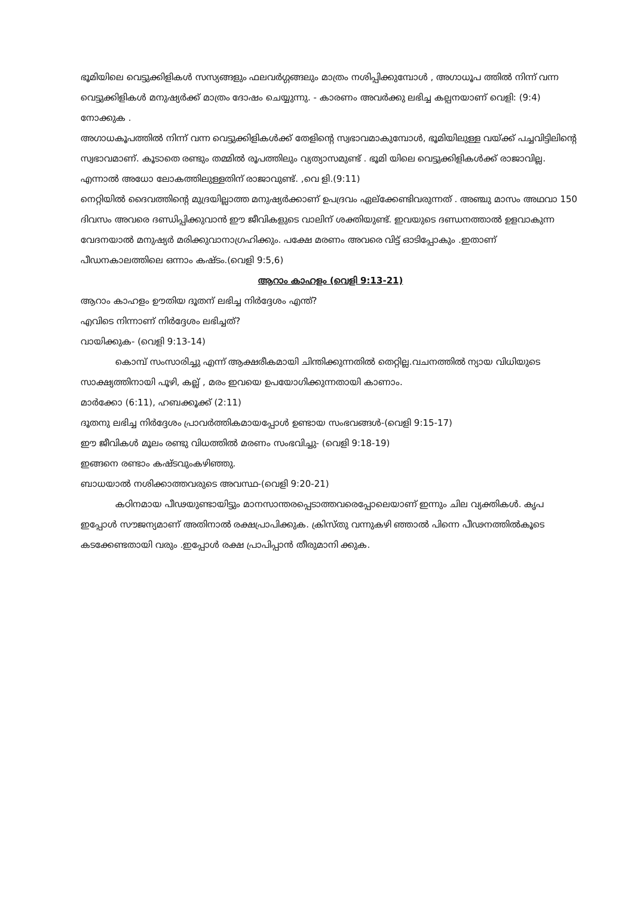ഭൂമിയിലെ വെട്ടുക്കിളികൾ സസ്യങ്ങളും ഫലവർഗ്ഗങ്ങലും മാത്രം നശിപ്പിക്കുമ്പോൾ , അഗാധൂപ ത്തിൽ നിന്ന് വന്ന വെട്ടുക്കിളികൾ മനുഷ്യർക്ക് മാത്രം ദോഷം ചെയ്യുന്നു. - കാരണം അവർക്കു ലഭിച്ച കല്പനയാണ് വെളി: (9:4) നോക്കുക .
അഗാധകൂപത്തിൽ നിന്ന് വന്ന വെട്ടുക്കിളികൾക്ക് തേളിന്റെ സ്വഭാവമാകുമ്പോൾ, ഭൂമിയിലുള്ള വയ്ക്ക് പച്ചവിട്ടിലിന്റെ സ്വഭാവമാണ്. കൂടാതെ രണ്ടും തമ്മിൽ രൂപത്തിലും വ്യത്യാസമുണ്ട് . ഭൂമി യിലെ വെട്ടുക്കിളികൾക്ക് രാജാവില്ല. എന്നാൽ അധോ ലോകത്തിലുള്ളതിന് രാജാവുണ്ട്. ,വെ ളി.(9:11)
നെറ്റിയിൽ ദൈവത്തിന്റെ മുദ്രയില്ലാത്ത മനുഷ്യർക്കാണ് ഉപദ്രവം ഏല്ക്കേണ്ടിവരുന്നത് . അഞ്ചു മാസം അഥവാ 150 ദിവസം അവരെ ദണ്ഡിപ്പിക്കുവാൻ ഈ ജീവികളുടെ വാലിന് ശക്തിയുണ്ട്. ഇവയുടെ ദണ്ഡനത്താൽ ഉളവാകുന്ന വേദനയാൽ മനുഷ്യർ മരിക്കുവാനാഗ്രഹിക്കും. പക്ഷേ മരണം അവരെ വിട്ട് ഓടിപ്പോകും .ഇതാണ് പീഡനകാലത്തിലെ ഒന്നാം കഷ്ടം.(വെളി 9:5,6)
ആറാം കാഹളം (വെളി 9:13-21)
ആറാം കാഹളം ഊതിയ ദൂതന് ലഭിച്ച നിർദ്ദേശം എന്ത്?
എവിടെ നിന്നാണ് നിർദ്ദേശം ലഭിച്ചത്?
വായിക്കുക- (വെളി 9:13-14)
കൊമ്പ് സംസാരിച്ചു എന്ന് ആക്ഷരീകമായി ചിന്തിക്കുന്നതിൽ തെറ്റില്ല.വചനത്തിൽ ന്യായ വിധിയുടെ സാക്ഷ്യത്തിനായി പൂഴി, കല്ല് , മരം ഇവയെ ഉപയോഗിക്കുന്നതായി കാണാം.
മാർക്കോ (6:11), ഹബക്കൂക്ക് (2:11)
ദൂതനു ലഭിച്ച നിർദ്ദേശം പ്രാവർത്തികമായപ്പോൾ ഉണ്ടായ സംഭവങ്ങൾ-(വെളി 9:15-17)
ഈ ജീവികൾ മൂലം രണ്ടു വിധത്തിൽ മരണം സംഭവിച്ചു- (വെളി 9:18-19)
ഇങ്ങനെ രണ്ടാം കഷ്ടവുംകഴിഞ്ഞു.
ബാധയാൽ നശിക്കാത്തവരുടെ അവസ്ഥ-(വെളി 9:20-21)
കഠിനമായ പീഢയുണ്ടായിട്ടും മാനസാന്തരപ്പെടാത്തവരെപ്പോലെയാണ് ഇന്നും ചില വ്യക്തികൾ. കൃപ ഇപ്പോൾ സൗജന്യമാണ് അതിനാൽ രക്ഷപ്രാപിക്കുക. ക്രിസ്തു വന്നുകഴി ഞ്ഞാൽ പിന്നെ പീഢനത്തിൽകൂടെ കടക്കേണ്ടതായി വരും .ഇപ്പോൾ രക്ഷ പ്രാപിപ്പാൻ തീരുമാനി ക്കുക.